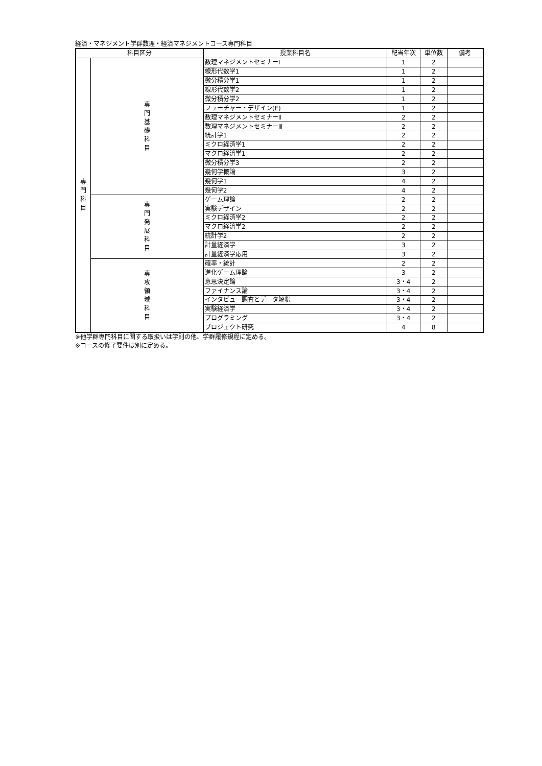経済・マネジメント学群数理・経済マネジメントコース専門科目
| 科目区分 | | 授業科目名 | 配当年次 | 単位数 | 備考 |
| --- | --- | --- | --- | --- | --- |
| 専 門 科 目 | 専 門 基 礎 科 目 | 数理マネジメントセミナーⅠ | 1 | 2 | |
| | | 線形代数学1 | 1 | 2 | |
| | | 微分積分学1 | 1 | 2 | |
| | | 線形代数学2 | 1 | 2 | |
| | | 微分積分学2 | 1 | 2 | |
| | | フューチャー・デザイン(E) | 1 | 2 | |
| | | 数理マネジメントセミナーⅡ | 2 | 2 | |
| | | 数理マネジメントセミナーⅢ | 2 | 2 | |
| | | 統計学1 | 2 | 2 | |
| | | ミクロ経済学1 | 2 | 2 | |
| | | マクロ経済学1 | 2 | 2 | |
| | | 微分積分学3 | 2 | 2 | |
| | | 幾何学概論 | 3 | 2 | |
| | | 幾何学1 | 4 | 2 | |
| | | 幾何学2 | 4 | 2 | |
| | 専 門 発 展 科 目 | ゲーム理論 | 2 | 2 | |
| | | 実験デザイン | 2 | 2 | |
| | | ミクロ経済学2 | 2 | 2 | |
| | | マクロ経済学2 | 2 | 2 | |
| | | 統計学2 | 2 | 2 | |
| | | 計量経済学 | 3 | 2 | |
| | | 計量経済学応用 | 3 | 2 | |
| | 専 攻 領 域 科 目 | 確率・統計 | 2 | 2 | |
| | | 進化ゲーム理論 | 3 | 2 | |
| | | 意思決定論 | 3・4 | 2 | |
| | | ファイナンス論 | 3・4 | 2 | |
| | | インタビュー調査とデータ解釈 | 3・4 | 2 | |
| | | 実験経済学 | 3・4 | 2 | |
| | | プログラミング | 3・4 | 2 | |
| | | プロジェクト研究 | 4 | 8 | |
※他学群専門科目に関する取扱いは学則の他、学群履修規程に定める。
※コースの修了要件は別に定める。